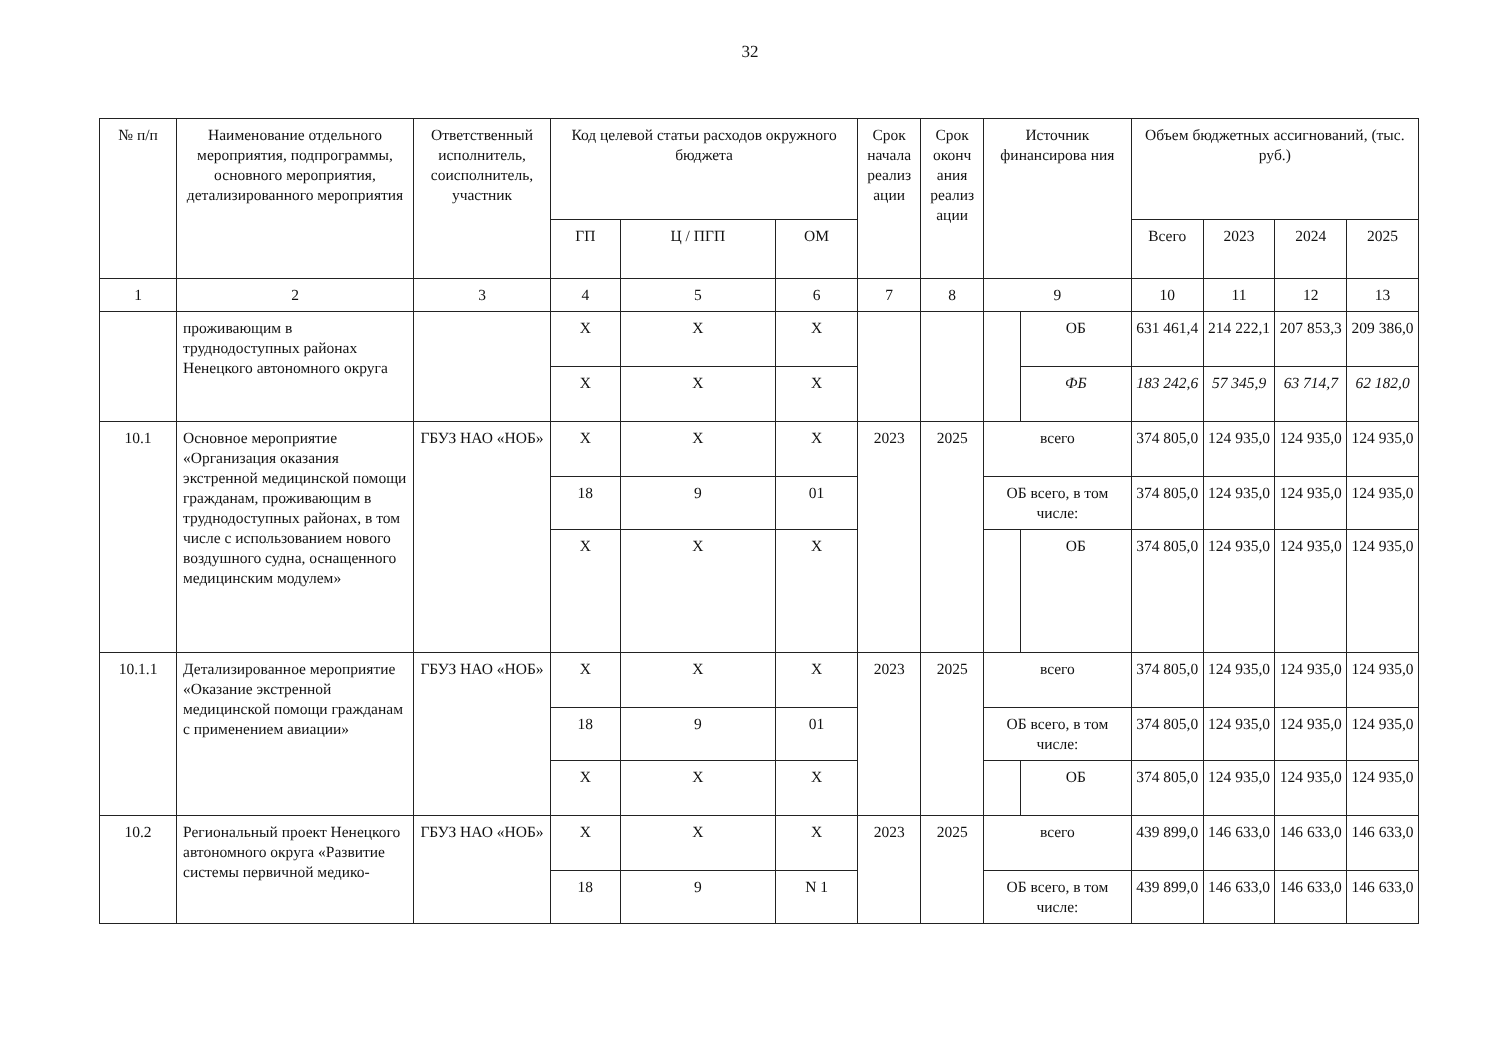32
| № п/п | Наименование отдельного мероприятия, подпрограммы, основного мероприятия, детализированного мероприятия | Ответственный исполнитель, соисполнитель, участник | Код целевой статьи расходов окружного бюджета | | | Срок начала реализ ации | Срок оконч ания реализ ации | Источник финансирова ния | | Объем бюджетных ассигнований, (тыс. руб.) | | | |
| --- | --- | --- | --- | --- | --- | --- | --- | --- | --- | --- | --- | --- | --- |
| | | | ГП | Ц / ПГП | ОМ | | | | | Всего | 2023 | 2024 | 2025 |
| 1 | 2 | 3 | 4 | 5 | 6 | 7 | 8 | 9 | | 10 | 11 | 12 | 13 |
| | проживающим в труднодоступных районах Ненецкого автономного округа | | Х | Х | Х | | | | ОБ | 631 461,4 | 214 222,1 | 207 853,3 | 209 386,0 |
| | | | Х | Х | Х | | | | ФБ | 183 242,6 | 57 345,9 | 63 714,7 | 62 182,0 |
| 10.1 | Основное мероприятие «Организация оказания экстренной медицинской помощи гражданам, проживающим в труднодоступных районах, в том числе с использованием нового воздушного судна, оснащенного медицинским модулем» | ГБУЗ НАО «НОБ» | Х | Х | Х | 2023 | 2025 | всего | | 374 805,0 | 124 935,0 | 124 935,0 | 124 935,0 |
| | | | 18 | 9 | 01 | | | ОБ всего, в том числе: | | 374 805,0 | 124 935,0 | 124 935,0 | 124 935,0 |
| | | | Х | Х | Х | | | | ОБ | 374 805,0 | 124 935,0 | 124 935,0 | 124 935,0 |
| 10.1.1 | Детализированное мероприятие «Оказание экстренной медицинской помощи гражданам с применением авиации» | ГБУЗ НАО «НОБ» | Х | Х | Х | 2023 | 2025 | всего | | 374 805,0 | 124 935,0 | 124 935,0 | 124 935,0 |
| | | | 18 | 9 | 01 | | | ОБ всего, в том числе: | | 374 805,0 | 124 935,0 | 124 935,0 | 124 935,0 |
| | | | Х | Х | Х | | | | ОБ | 374 805,0 | 124 935,0 | 124 935,0 | 124 935,0 |
| 10.2 | Региональный проект Ненецкого автономного округа «Развитие системы первичной медико- | ГБУЗ НАО «НОБ» | Х | Х | Х | 2023 | 2025 | всего | | 439 899,0 | 146 633,0 | 146 633,0 | 146 633,0 |
| | | | 18 | 9 | N 1 | | | ОБ всего, в том числе: | | 439 899,0 | 146 633,0 | 146 633,0 | 146 633,0 |